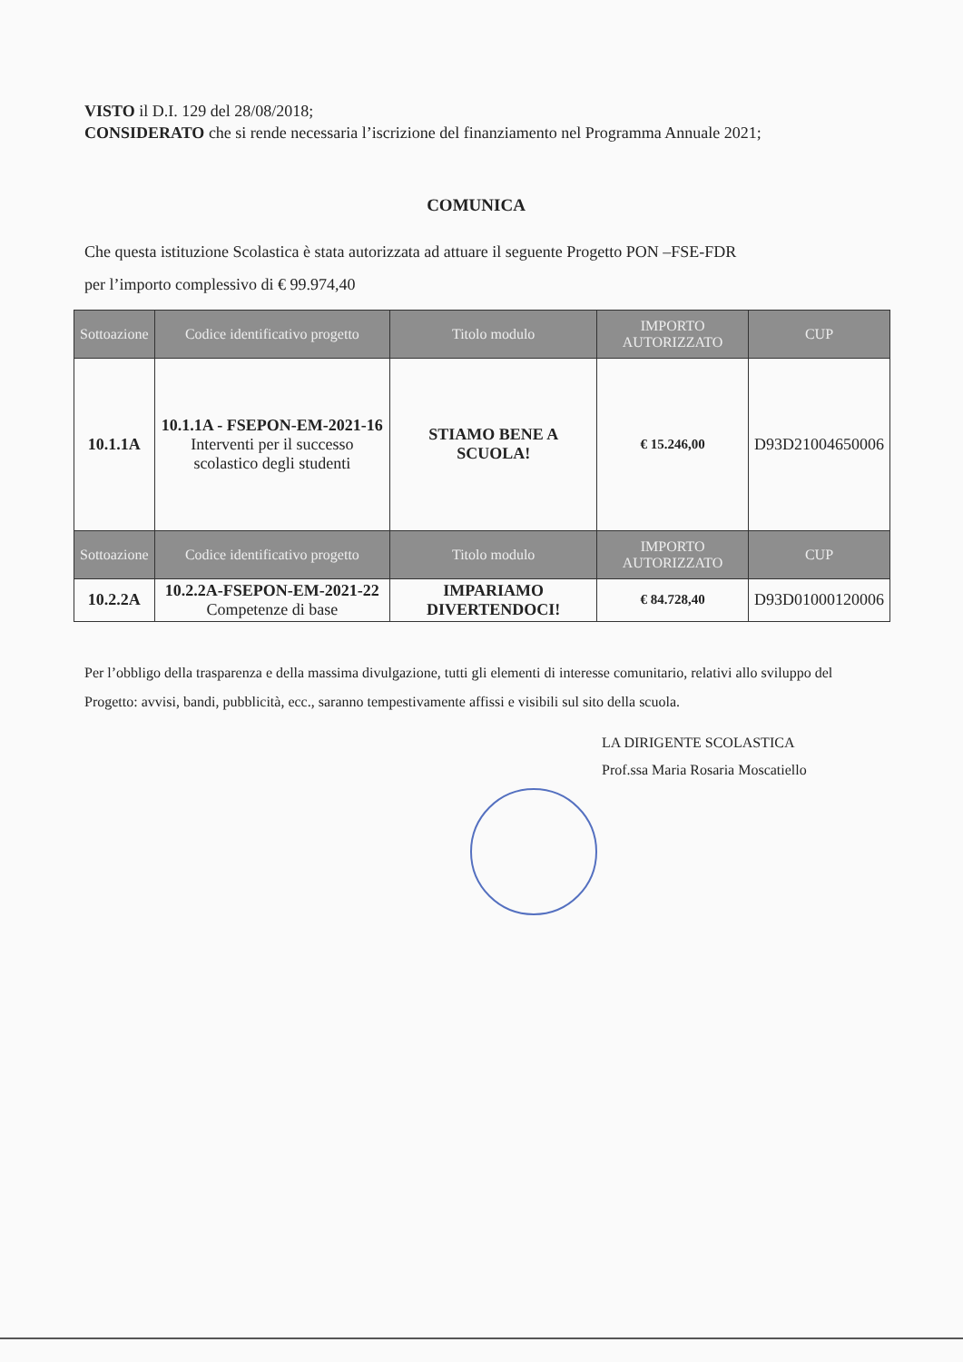VISTO il D.I. 129 del 28/08/2018;
CONSIDERATO che si rende necessaria l’iscrizione del finanziamento nel Programma Annuale 2021;
COMUNICA
Che questa istituzione Scolastica è stata autorizzata ad attuare il seguente Progetto PON –FSE-FDR
per l’importo complessivo di € 99.974,40
| Sottoazione | Codice identificativo progetto | Titolo modulo | IMPORTO AUTORIZZATO | CUP |
| --- | --- | --- | --- | --- |
| 10.1.1A | 10.1.1A - FSEPON-EM-2021-16 Interventi per il successo scolastico degli studenti | STIAMO BENE A SCUOLA! | € 15.246,00 | D93D21004650006 |
| Sottoazione | Codice identificativo progetto | Titolo modulo | IMPORTO AUTORIZZATO | CUP |
| 10.2.2A | 10.2.2A-FSEPON-EM-2021-22 Competenze di base | IMPARIAMO DIVERTENDOCI! | € 84.728,40 | D93D01000120006 |
Per l’obbligo della trasparenza e della massima divulgazione, tutti gli elementi di interesse comunitario, relativi allo sviluppo del Progetto: avvisi, bandi, pubblicità, ecc., saranno tempestivamente affissi e visibili sul sito della scuola.
LA DIRIGENTE SCOLASTICA
Prof.ssa Maria Rosaria Moscatiello